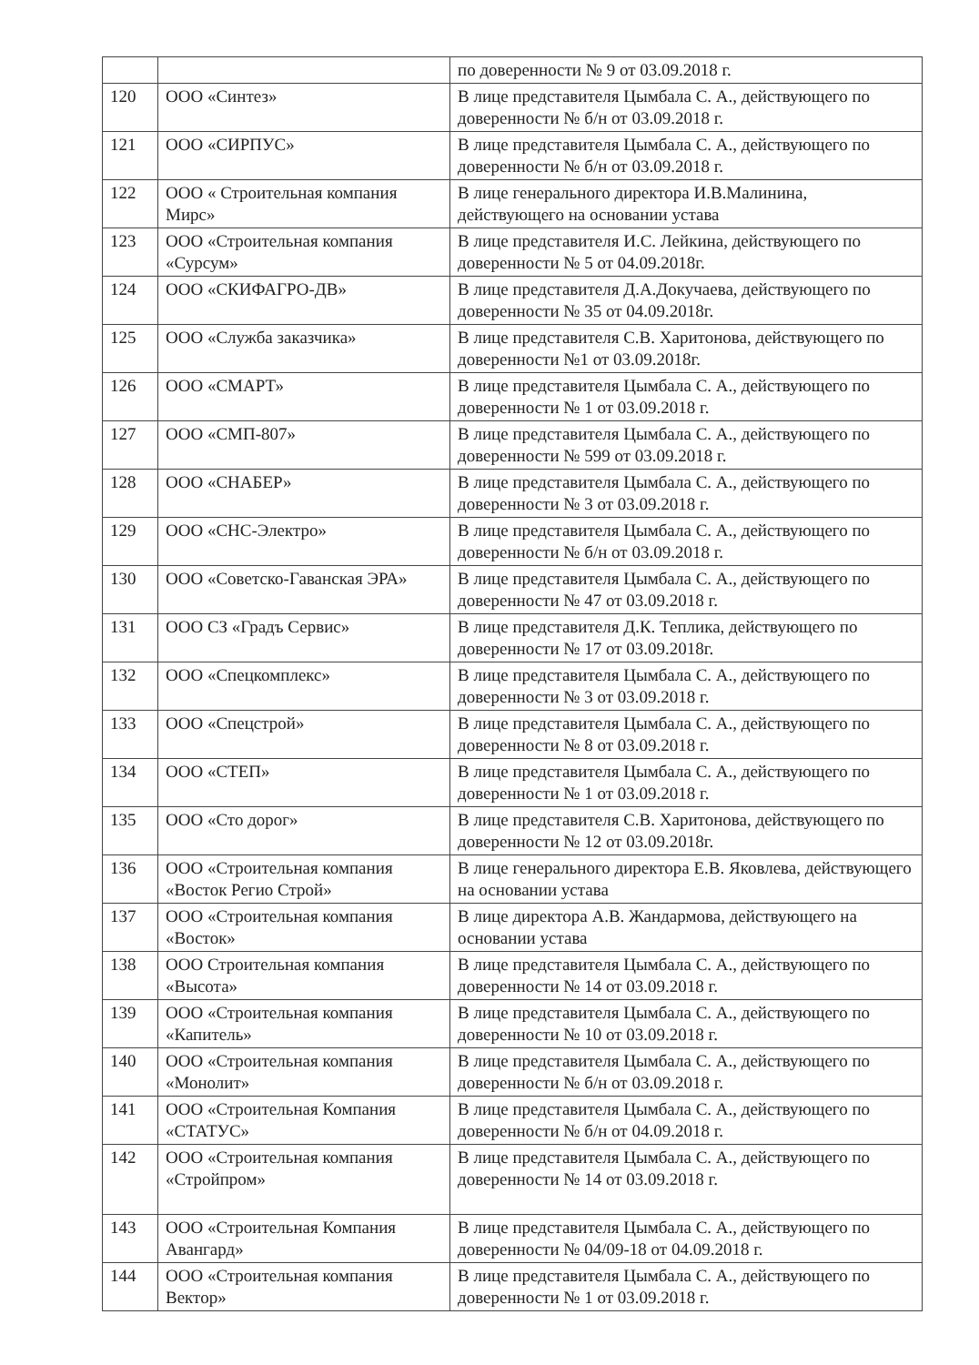| | | по доверенности № 9 от 03.09.2018 г. |
| 120 | ООО «Синтез» | В лице представителя Цымбала С. А., действующего по доверенности № б/н от 03.09.2018 г. |
| 121 | ООО «СИРПУС» | В лице представителя Цымбала С. А., действующего по доверенности № б/н от 03.09.2018 г. |
| 122 | ООО « Строительная компания Мирс» | В лице генерального директора И.В.Малинина, действующего на основании устава |
| 123 | ООО «Строительная компания «Сурсум» | В лице представителя И.С. Лейкина, действующего по доверенности № 5 от 04.09.2018г. |
| 124 | ООО «СКИФАГРО-ДВ» | В лице представителя Д.А.Докучаева, действующего по доверенности № 35 от 04.09.2018г. |
| 125 | ООО «Служба заказчика» | В лице представителя С.В. Харитонова, действующего по доверенности №1 от 03.09.2018г. |
| 126 | ООО «СМАРТ» | В лице представителя Цымбала С. А., действующего по доверенности № 1 от 03.09.2018 г. |
| 127 | ООО «СМП-807» | В лице представителя Цымбала С. А., действующего по доверенности № 599 от 03.09.2018 г. |
| 128 | ООО «СНАБЕР» | В лице представителя Цымбала С. А., действующего по доверенности № 3 от 03.09.2018 г. |
| 129 | ООО «СНС-Электро» | В лице представителя Цымбала С. А., действующего по доверенности № б/н от 03.09.2018 г. |
| 130 | ООО «Советско-Гаванская ЭРА» | В лице представителя Цымбала С. А., действующего по доверенности № 47 от 03.09.2018 г. |
| 131 | ООО СЗ «Градъ Сервис» | В лице представителя Д.К. Теплика, действующего по доверенности № 17 от 03.09.2018г. |
| 132 | ООО «Спецкомплекс» | В лице представителя Цымбала С. А., действующего по доверенности № 3 от 03.09.2018 г. |
| 133 | ООО «Спецстрой» | В лице представителя Цымбала С. А., действующего по доверенности № 8 от 03.09.2018 г. |
| 134 | ООО «СТЕП» | В лице представителя Цымбала С. А., действующего по доверенности № 1 от 03.09.2018 г. |
| 135 | ООО «Сто дорог» | В лице представителя С.В. Харитонова, действующего по доверенности № 12 от 03.09.2018г. |
| 136 | ООО «Строительная компания «Восток Регио Строй» | В лице генерального директора Е.В. Яковлева, действующего на основании устава |
| 137 | ООО «Строительная компания «Восток» | В лице директора А.В. Жандармова, действующего на основании устава |
| 138 | ООО Строительная компания «Высота» | В лице представителя Цымбала С. А., действующего по доверенности № 14 от 03.09.2018 г. |
| 139 | ООО «Строительная компания «Капитель» | В лице представителя Цымбала С. А., действующего по доверенности № 10 от 03.09.2018 г. |
| 140 | ООО «Строительная компания «Монолит» | В лице представителя Цымбала С. А., действующего по доверенности № б/н от 03.09.2018 г. |
| 141 | ООО «Строительная Компания «СТАТУС» | В лице представителя Цымбала С. А., действующего по доверенности № б/н от 04.09.2018 г. |
| 142 | ООО «Строительная компания «Стройпром» | В лице представителя Цымбала С. А., действующего по доверенности № 14 от 03.09.2018 г. |
| 143 | ООО «Строительная Компания Авангард» | В лице представителя Цымбала С. А., действующего по доверенности № 04/09-18 от 04.09.2018 г. |
| 144 | ООО «Строительная компания Вектор» | В лице представителя Цымбала С. А., действующего по доверенности № 1 от 03.09.2018 г. |